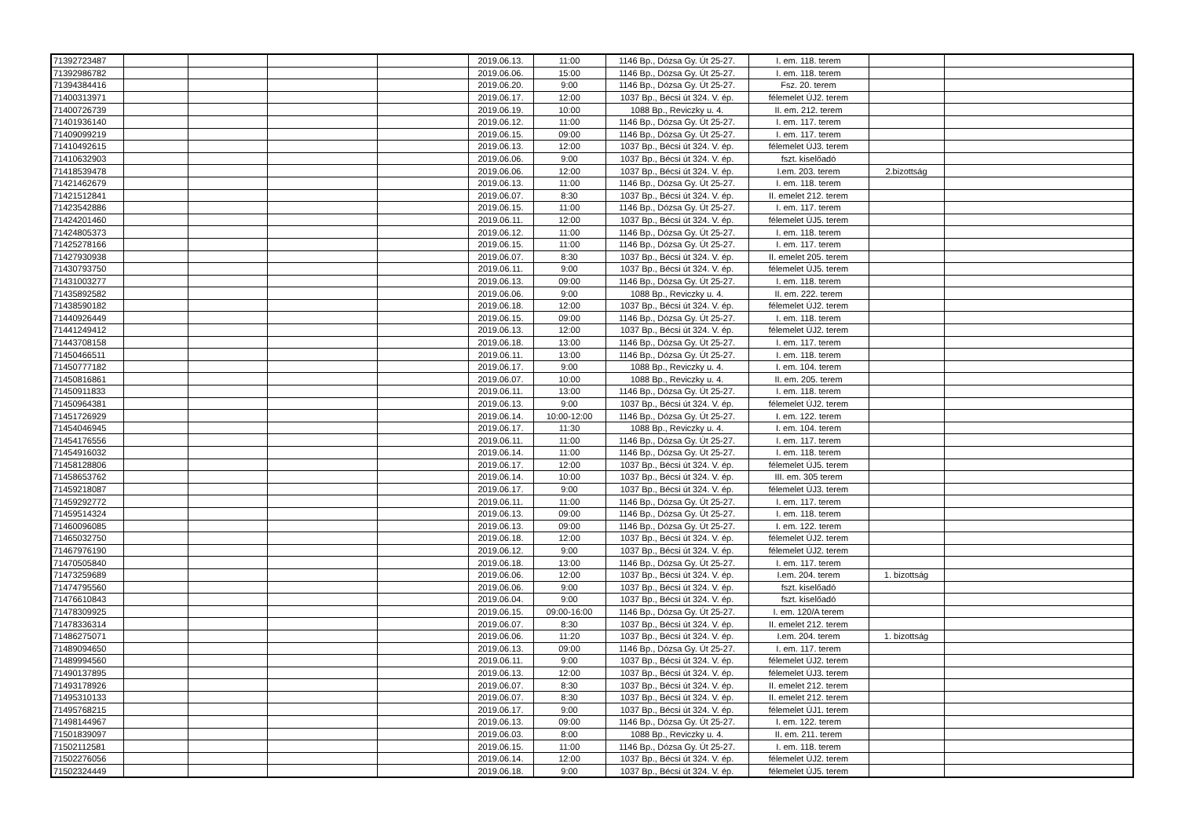| 71392723487 | | | | | 2019.06.13. | 11:00 | 1146 Bp., Dózsa Gy. Út 25-27. | I. em. 118. terem | | |
| 71392986782 | | | | | 2019.06.06. | 15:00 | 1146 Bp., Dózsa Gy. Út 25-27. | I. em. 118. terem | | |
| 71394384416 | | | | | 2019.06.20. | 9:00 | 1146 Bp., Dózsa Gy. Út 25-27. | Fsz. 20. terem | | |
| 71400313971 | | | | | 2019.06.17. | 12:00 | 1037 Bp., Bécsi út 324. V. ép. | félemelet ÚJ2. terem | | |
| 71400726739 | | | | | 2019.06.19. | 10:00 | 1088 Bp., Reviczky u. 4. | II. em. 212. terem | | |
| 71401936140 | | | | | 2019.06.12. | 11:00 | 1146 Bp., Dózsa Gy. Út 25-27. | I. em. 117. terem | | |
| 71409099219 | | | | | 2019.06.15. | 09:00 | 1146 Bp., Dózsa Gy. Út 25-27. | I. em. 117. terem | | |
| 71410492615 | | | | | 2019.06.13. | 12:00 | 1037 Bp., Bécsi út 324. V. ép. | félemelet ÚJ3. terem | | |
| 71410632903 | | | | | 2019.06.06. | 9:00 | 1037 Bp., Bécsi út 324. V. ép. | fszt. kiselőadó | | |
| 71418539478 | | | | | 2019.06.06. | 12:00 | 1037 Bp., Bécsi út 324. V. ép. | I.em. 203. terem | 2.bizottság | |
| 71421462679 | | | | | 2019.06.13. | 11:00 | 1146 Bp., Dózsa Gy. Út 25-27. | I. em. 118. terem | | |
| 71421512841 | | | | | 2019.06.07. | 8:30 | 1037 Bp., Bécsi út 324. V. ép. | II. emelet 212. terem | | |
| 71423542886 | | | | | 2019.06.15. | 11:00 | 1146 Bp., Dózsa Gy. Út 25-27. | I. em. 117. terem | | |
| 71424201460 | | | | | 2019.06.11. | 12:00 | 1037 Bp., Bécsi út 324. V. ép. | félemelet ÚJ5. terem | | |
| 71424805373 | | | | | 2019.06.12. | 11:00 | 1146 Bp., Dózsa Gy. Út 25-27. | I. em. 118. terem | | |
| 71425278166 | | | | | 2019.06.15. | 11:00 | 1146 Bp., Dózsa Gy. Út 25-27. | I. em. 117. terem | | |
| 71427930938 | | | | | 2019.06.07. | 8:30 | 1037 Bp., Bécsi út 324. V. ép. | II. emelet 205. terem | | |
| 71430793750 | | | | | 2019.06.11. | 9:00 | 1037 Bp., Bécsi út 324. V. ép. | félemelet ÚJ5. terem | | |
| 71431003277 | | | | | 2019.06.13. | 09:00 | 1146 Bp., Dózsa Gy. Út 25-27. | I. em. 118. terem | | |
| 71435892582 | | | | | 2019.06.06. | 9:00 | 1088 Bp., Reviczky u. 4. | II. em. 222. terem | | |
| 71438590182 | | | | | 2019.06.18. | 12:00 | 1037 Bp., Bécsi út 324. V. ép. | félemelet ÚJ2. terem | | |
| 71440926449 | | | | | 2019.06.15. | 09:00 | 1146 Bp., Dózsa Gy. Út 25-27. | I. em. 118. terem | | |
| 71441249412 | | | | | 2019.06.13. | 12:00 | 1037 Bp., Bécsi út 324. V. ép. | félemelet ÚJ2. terem | | |
| 71443708158 | | | | | 2019.06.18. | 13:00 | 1146 Bp., Dózsa Gy. Út 25-27. | I. em. 117. terem | | |
| 71450466511 | | | | | 2019.06.11. | 13:00 | 1146 Bp., Dózsa Gy. Út 25-27. | I. em. 118. terem | | |
| 71450777182 | | | | | 2019.06.17. | 9:00 | 1088 Bp., Reviczky u. 4. | I. em. 104. terem | | |
| 71450816861 | | | | | 2019.06.07. | 10:00 | 1088 Bp., Reviczky u. 4. | II. em. 205. terem | | |
| 71450911833 | | | | | 2019.06.11. | 13:00 | 1146 Bp., Dózsa Gy. Út 25-27. | I. em. 118. terem | | |
| 71450964381 | | | | | 2019.06.13. | 9:00 | 1037 Bp., Bécsi út 324. V. ép. | félemelet ÚJ2. terem | | |
| 71451726929 | | | | | 2019.06.14. | 10:00-12:00 | 1146 Bp., Dózsa Gy. Út 25-27. | I. em. 122. terem | | |
| 71454046945 | | | | | 2019.06.17. | 11:30 | 1088 Bp., Reviczky u. 4. | I. em. 104. terem | | |
| 71454176556 | | | | | 2019.06.11. | 11:00 | 1146 Bp., Dózsa Gy. Út 25-27. | I. em. 117. terem | | |
| 71454916032 | | | | | 2019.06.14. | 11:00 | 1146 Bp., Dózsa Gy. Út 25-27. | I. em. 118. terem | | |
| 71458128806 | | | | | 2019.06.17. | 12:00 | 1037 Bp., Bécsi út 324. V. ép. | félemelet ÚJ5. terem | | |
| 71458653762 | | | | | 2019.06.14. | 10:00 | 1037 Bp., Bécsi út 324. V. ép. | III. em. 305 terem | | |
| 71459218087 | | | | | 2019.06.17. | 9:00 | 1037 Bp., Bécsi út 324. V. ép. | félemelet ÚJ3. terem | | |
| 71459292772 | | | | | 2019.06.11. | 11:00 | 1146 Bp., Dózsa Gy. Út 25-27. | I. em. 117. terem | | |
| 71459514324 | | | | | 2019.06.13. | 09:00 | 1146 Bp., Dózsa Gy. Út 25-27. | I. em. 118. terem | | |
| 71460096085 | | | | | 2019.06.13. | 09:00 | 1146 Bp., Dózsa Gy. Út 25-27. | I. em. 122. terem | | |
| 71465032750 | | | | | 2019.06.18. | 12:00 | 1037 Bp., Bécsi út 324. V. ép. | félemelet ÚJ2. terem | | |
| 71467976190 | | | | | 2019.06.12. | 9:00 | 1037 Bp., Bécsi út 324. V. ép. | félemelet ÚJ2. terem | | |
| 71470505840 | | | | | 2019.06.18. | 13:00 | 1146 Bp., Dózsa Gy. Út 25-27. | I. em. 117. terem | | |
| 71473259689 | | | | | 2019.06.06. | 12:00 | 1037 Bp., Bécsi út 324. V. ép. | I.em. 204. terem | 1. bizottság | |
| 71474795560 | | | | | 2019.06.06. | 9:00 | 1037 Bp., Bécsi út 324. V. ép. | fszt. kiselőadó | | |
| 71476610843 | | | | | 2019.06.04. | 9:00 | 1037 Bp., Bécsi út 324. V. ép. | fszt. kiselőadó | | |
| 71478309925 | | | | | 2019.06.15. | 09:00-16:00 | 1146 Bp., Dózsa Gy. Út 25-27. | I. em. 120/A terem | | |
| 71478336314 | | | | | 2019.06.07. | 8:30 | 1037 Bp., Bécsi út 324. V. ép. | II. emelet 212. terem | | |
| 71486275071 | | | | | 2019.06.06. | 11:20 | 1037 Bp., Bécsi út 324. V. ép. | I.em. 204. terem | 1. bizottság | |
| 71489094650 | | | | | 2019.06.13. | 09:00 | 1146 Bp., Dózsa Gy. Út 25-27. | I. em. 117. terem | | |
| 71489994560 | | | | | 2019.06.11. | 9:00 | 1037 Bp., Bécsi út 324. V. ép. | félemelet ÚJ2. terem | | |
| 71490137895 | | | | | 2019.06.13. | 12:00 | 1037 Bp., Bécsi út 324. V. ép. | félemelet ÚJ3. terem | | |
| 71493178926 | | | | | 2019.06.07. | 8:30 | 1037 Bp., Bécsi út 324. V. ép. | II. emelet 212. terem | | |
| 71495310133 | | | | | 2019.06.07. | 8:30 | 1037 Bp., Bécsi út 324. V. ép. | II. emelet 212. terem | | |
| 71495768215 | | | | | 2019.06.17. | 9:00 | 1037 Bp., Bécsi út 324. V. ép. | félemelet ÚJ1. terem | | |
| 71498144967 | | | | | 2019.06.13. | 09:00 | 1146 Bp., Dózsa Gy. Út 25-27. | I. em. 122. terem | | |
| 71501839097 | | | | | 2019.06.03. | 8:00 | 1088 Bp., Reviczky u. 4. | II. em. 211. terem | | |
| 71502112581 | | | | | 2019.06.15. | 11:00 | 1146 Bp., Dózsa Gy. Út 25-27. | I. em. 118. terem | | |
| 71502276056 | | | | | 2019.06.14. | 12:00 | 1037 Bp., Bécsi út 324. V. ép. | félemelet ÚJ2. terem | | |
| 71502324449 | | | | | 2019.06.18. | 9:00 | 1037 Bp., Bécsi út 324. V. ép. | félemelet ÚJ5. terem | | |